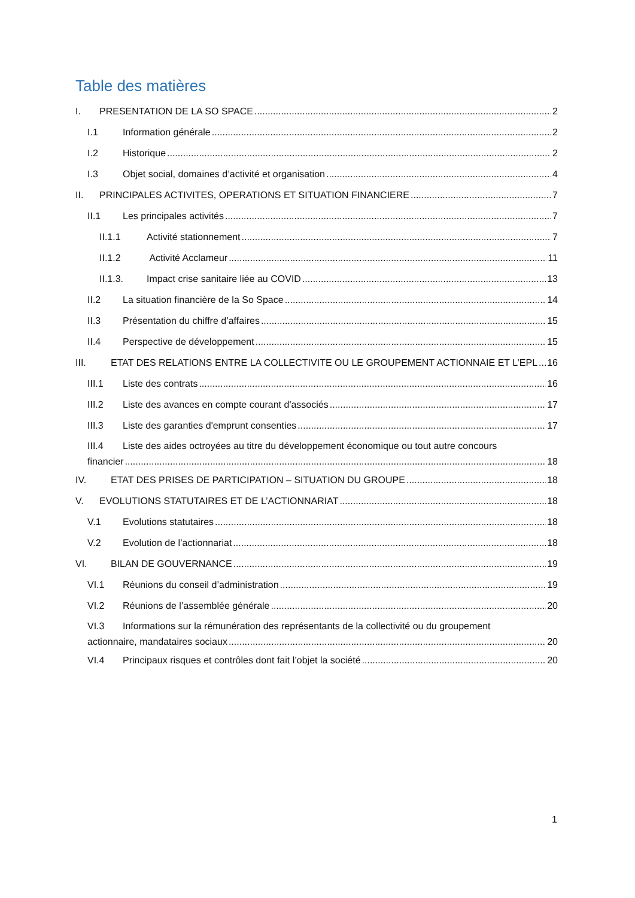Table des matières
I. PRESENTATION DE LA SO SPACE 2
I.1 Information générale 2
I.2 Historique 2
I.3 Objet social, domaines d’activité et organisation 4
II. PRINCIPALES ACTIVITES, OPERATIONS ET SITUATION FINANCIERE 7
II.1 Les principales activités 7
II.1.1 Activité stationnement 7
II.1.2 Activité Acclameur 11
II.1.3. Impact crise sanitaire liée au COVID 13
II.2 La situation financière de la So Space 14
II.3 Présentation du chiffre d’affaires 15
II.4 Perspective de développement 15
III. ETAT DES RELATIONS ENTRE LA COLLECTIVITE OU LE GROUPEMENT ACTIONNAIE ET L’EPL 16
III.1 Liste des contrats 16
III.2 Liste des avances en compte courant d'associés 17
III.3 Liste des garanties d'emprunt consenties 17
III.4 Liste des aides octroyées au titre du développement économique ou tout autre concours
financier 18
IV. ETAT DES PRISES DE PARTICIPATION – SITUATION DU GROUPE 18
V. EVOLUTIONS STATUTAIRES ET DE L’ACTIONNARIAT 18
V.1 Evolutions statutaires 18
V.2 Evolution de l’actionnariat 18
VI. BILAN DE GOUVERNANCE 19
VI.1 Réunions du conseil d’administration 19
VI.2 Réunions de l’assemblée générale 20
VI.3 Informations sur la rémunération des représentants de la collectivité ou du groupement
actionnaire, mandataires sociaux 20
VI.4 Principaux risques et contrôles dont fait l’objet la société 20
1